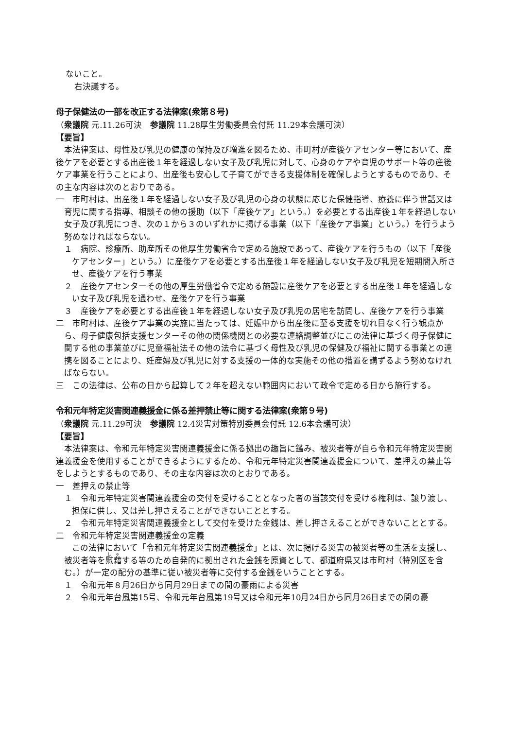ないこと。
右決議する。
母子保健法の一部を改正する法律案(衆第８号)
（衆議院 元.11.26可決　参議院 11.28厚生労働委員会付託 11.29本会議可決）
【要旨】
本法律案は、母性及び乳児の健康の保持及び増進を図るため、市町村が産後ケアセンター等において、産後ケアを必要とする出産後１年を経過しない女子及び乳児に対して、心身のケアや育児のサポート等の産後ケア事業を行うことにより、出産後も安心して子育てができる支援体制を確保しようとするものであり、その主な内容は次のとおりである。
一　市町村は、出産後１年を経過しない女子及び乳児の心身の状態に応じた保健指導、療養に伴う世話又は育児に関する指導、相談その他の援助（以下「産後ケア」という。）を必要とする出産後１年を経過しない女子及び乳児につき、次の１から３のいずれかに掲げる事業（以下「産後ケア事業」という。）を行うよう努めなければならない。
１　病院、診療所、助産所その他厚生労働省令で定める施設であって、産後ケアを行うもの（以下「産後ケアセンター」という。）に産後ケアを必要とする出産後１年を経過しない女子及び乳児を短期間入所させ、産後ケアを行う事業
２　産後ケアセンターその他の厚生労働省令で定める施設に産後ケアを必要とする出産後１年を経過しない女子及び乳児を通わせ、産後ケアを行う事業
３　産後ケアを必要とする出産後１年を経過しない女子及び乳児の居宅を訪問し、産後ケアを行う事業
二　市町村は、産後ケア事業の実施に当たっては、妊娠中から出産後に至る支援を切れ目なく行う観点から、母子健康包括支援センターその他の関係機関との必要な連絡調整並びにこの法律に基づく母子保健に関する他の事業並びに児童福祉法その他の法令に基づく母性及び乳児の保健及び福祉に関する事業との連携を図ることにより、妊産婦及び乳児に対する支援の一体的な実施その他の措置を講ずるよう努めなければならない。
三　この法律は、公布の日から起算して２年を超えない範囲内において政令で定める日から施行する。
令和元年特定災害関連義援金に係る差押禁止等に関する法律案(衆第９号)
（衆議院 元.11.29可決　参議院 12.4災害対策特別委員会付託 12.6本会議可決）
【要旨】
本法律案は、令和元年特定災害関連義援金に係る拠出の趣旨に鑑み、被災者等が自ら令和元年特定災害関連義援金を使用することができるようにするため、令和元年特定災害関連義援金について、差押えの禁止等をしようとするものであり、その主な内容は次のとおりである。
一　差押えの禁止等
１　令和元年特定災害関連義援金の交付を受けることとなった者の当該交付を受ける権利は、譲り渡し、担保に供し、又は差し押さえることができないこととする。
２　令和元年特定災害関連義援金として交付を受けた金銭は、差し押さえることができないこととする。
二　令和元年特定災害関連義援金の定義
この法律において「令和元年特定災害関連義援金」とは、次に掲げる災害の被災者等の生活を支援し、被災者等を慰藉する等のため自発的に拠出された金銭を原資として、都道府県又は市町村（特別区を含む。）が一定の配分の基準に従い被災者等に交付する金銭をいうこととする。
１　令和元年８月26日から同月29日までの間の豪雨による災害
２　令和元年台風第15号、令和元年台風第19号又は令和元年10月24日から同月26日までの間の豪